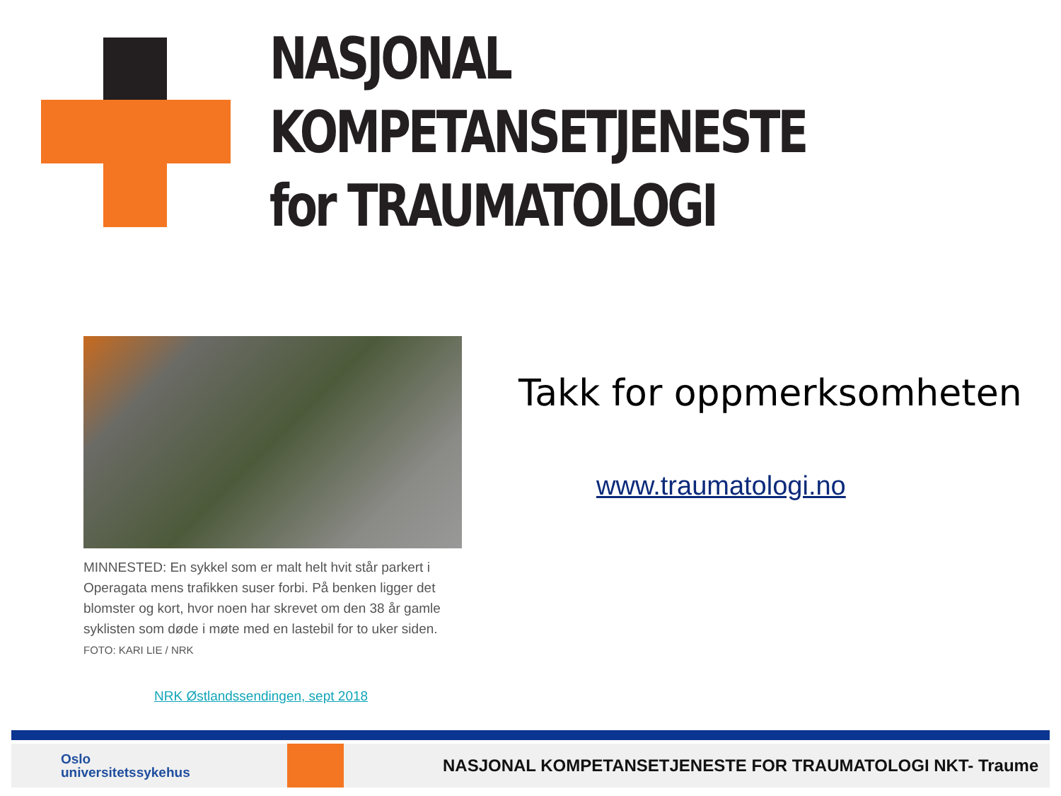NASJONAL KOMPETANSETJENESTE
for TRAUMATOLOGI
MINNESTED: En sykkel som er malt helt hvit står parkert i Operagata mens trafikken suser forbi. På benken ligger det blomster og kort, hvor noen har skrevet om den 38 år gamle syklisten som døde i møte med en lastebil for to uker siden.
FOTO: KARI LIE / NRK
NRK Østlandssendingen, sept 2018
Takk for oppmerksomheten
www.traumatologi.no
Oslo
universitetssykehus
NASJONAL KOMPETANSETJENESTE FOR TRAUMATOLOGI NKT- Traume